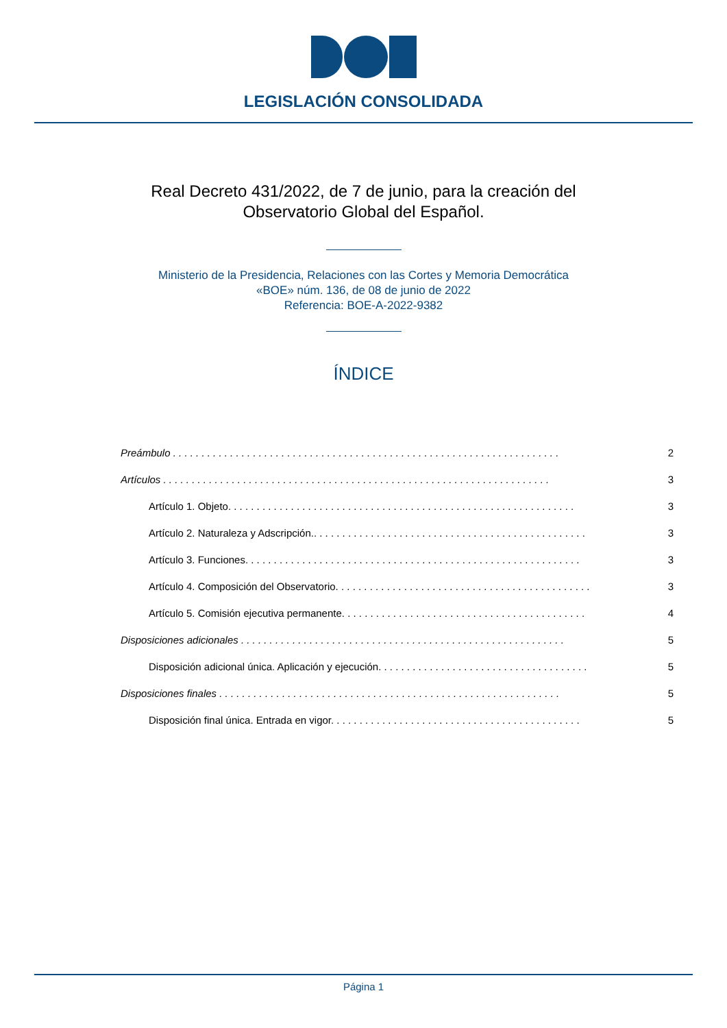LEGISLACIÓN CONSOLIDADA
Real Decreto 431/2022, de 7 de junio, para la creación del Observatorio Global del Español.
Ministerio de la Presidencia, Relaciones con las Cortes y Memoria Democrática
«BOE» núm. 136, de 08 de junio de 2022
Referencia: BOE-A-2022-9382
ÍNDICE
Preámbulo . . . . . . . . . . . . . . . . . . . . . . . . . . . . . . . . . . . . . . . . . . . . . . . . . . . . . . . . . . . . . . . . . . . . 2
Artículos . . . . . . . . . . . . . . . . . . . . . . . . . . . . . . . . . . . . . . . . . . . . . . . . . . . . . . . . . . . . . . . . . . . . 3
Artículo 1. Objeto. . . . . . . . . . . . . . . . . . . . . . . . . . . . . . . . . . . . . . . . . . . . . . . . . . . . . . . . . . . . . 3
Artículo 2. Naturaleza y Adscripción.. . . . . . . . . . . . . . . . . . . . . . . . . . . . . . . . . . . . . . . . . . . . . . . . 3
Artículo 3. Funciones. . . . . . . . . . . . . . . . . . . . . . . . . . . . . . . . . . . . . . . . . . . . . . . . . . . . . . . . . . . 3
Artículo 4. Composición del Observatorio. . . . . . . . . . . . . . . . . . . . . . . . . . . . . . . . . . . . . . . . . . . . . 3
Artículo 5. Comisión ejecutiva permanente. . . . . . . . . . . . . . . . . . . . . . . . . . . . . . . . . . . . . . . . . . . 4
Disposiciones adicionales . . . . . . . . . . . . . . . . . . . . . . . . . . . . . . . . . . . . . . . . . . . . . . . . . . . . . . . . . 5
Disposición adicional única. Aplicación y ejecución. . . . . . . . . . . . . . . . . . . . . . . . . . . . . . . . . . . . . 5
Disposiciones finales . . . . . . . . . . . . . . . . . . . . . . . . . . . . . . . . . . . . . . . . . . . . . . . . . . . . . . . . . . . . 5
Disposición final única. Entrada en vigor. . . . . . . . . . . . . . . . . . . . . . . . . . . . . . . . . . . . . . . . . . . . 5
Página 1